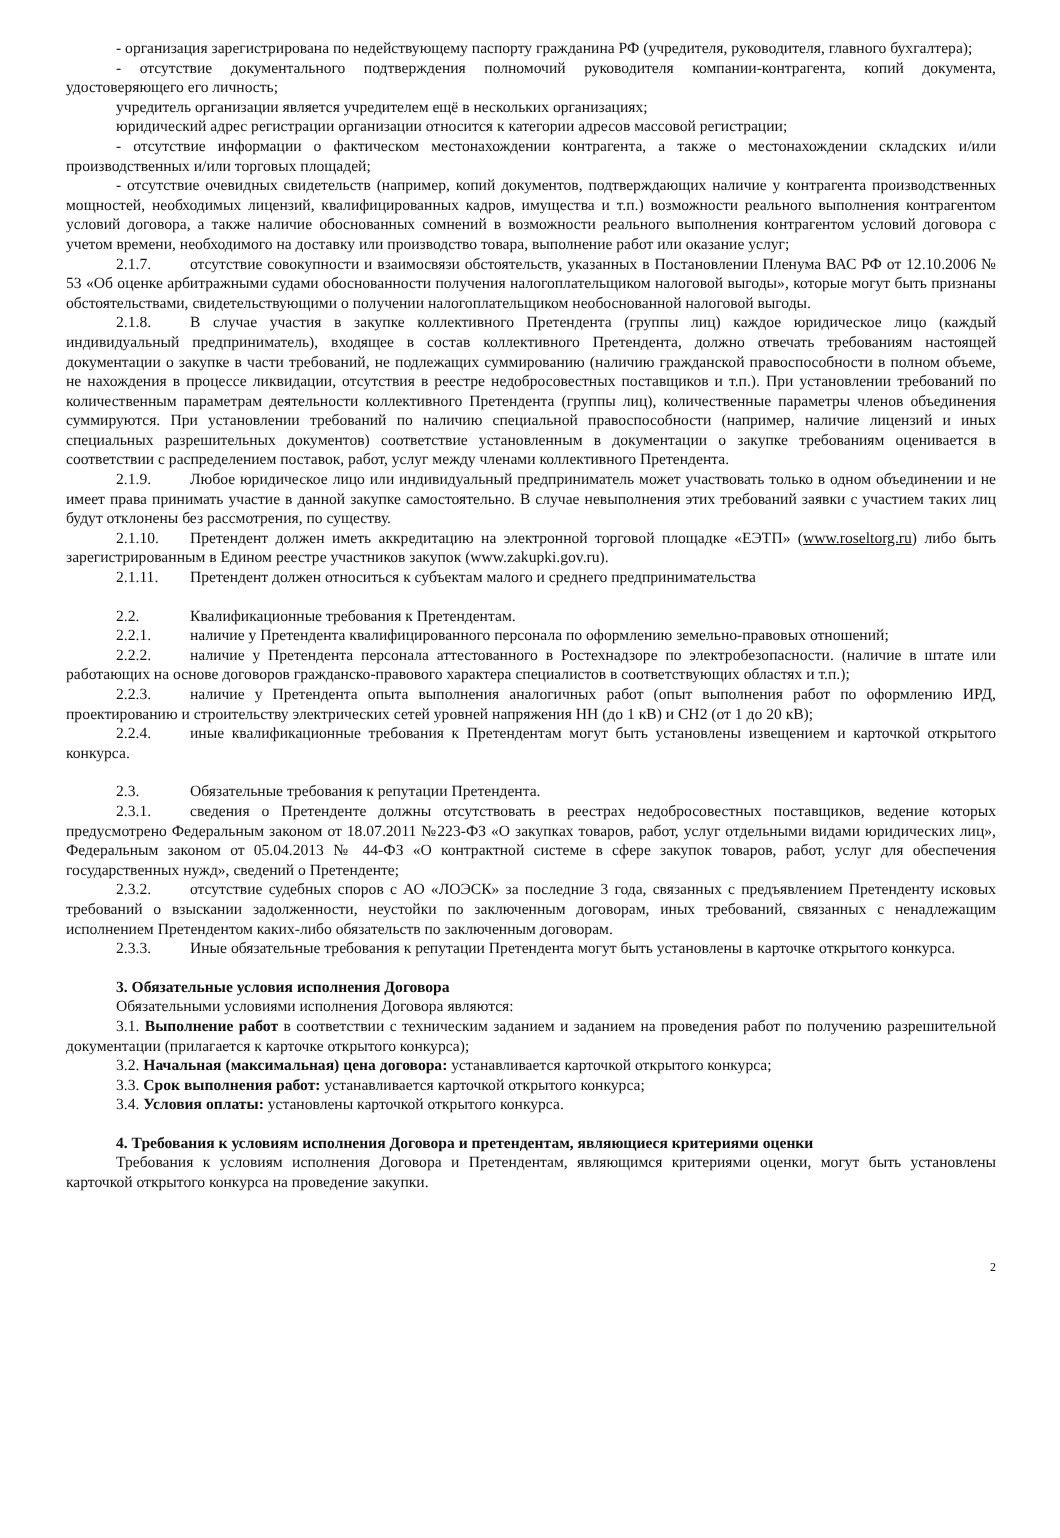- организация зарегистрирована по недействующему паспорту гражданина РФ (учредителя, руководителя, главного бухгалтера);
- отсутствие документального подтверждения полномочий руководителя компании-контрагента, копий документа, удостоверяющего его личность;
учредитель организации является учредителем ещё в нескольких организациях;
юридический адрес регистрации организации относится к категории адресов массовой регистрации;
- отсутствие информации о фактическом местонахождении контрагента, а также о местонахождении складских и/или производственных и/или торговых площадей;
- отсутствие очевидных свидетельств (например, копий документов, подтверждающих наличие у контрагента производственных мощностей, необходимых лицензий, квалифицированных кадров, имущества и т.п.) возможности реального выполнения контрагентом условий договора, а также наличие обоснованных сомнений в возможности реального выполнения контрагентом условий договора с учетом времени, необходимого на доставку или производство товара, выполнение работ или оказание услуг;
2.1.7. отсутствие совокупности и взаимосвязи обстоятельств, указанных в Постановлении Пленума ВАС РФ от 12.10.2006 № 53 «Об оценке арбитражными судами обоснованности получения налогоплательщиком налоговой выгоды», которые могут быть признаны обстоятельствами, свидетельствующими о получении налогоплательщиком необоснованной налоговой выгоды.
2.1.8. В случае участия в закупке коллективного Претендента (группы лиц) каждое юридическое лицо (каждый индивидуальный предприниматель), входящее в состав коллективного Претендента, должно отвечать требованиям настоящей документации о закупке в части требований, не подлежащих суммированию (наличию гражданской правоспособности в полном объеме, не нахождения в процессе ликвидации, отсутствия в реестре недобросовестных поставщиков и т.п.). При установлении требований по количественным параметрам деятельности коллективного Претендента (группы лиц), количественные параметры членов объединения суммируются. При установлении требований по наличию специальной правоспособности (например, наличие лицензий и иных специальных разрешительных документов) соответствие установленным в документации о закупке требованиям оценивается в соответствии с распределением поставок, работ, услуг между членами коллективного Претендента.
2.1.9. Любое юридическое лицо или индивидуальный предприниматель может участвовать только в одном объединении и не имеет права принимать участие в данной закупке самостоятельно. В случае невыполнения этих требований заявки с участием таких лиц будут отклонены без рассмотрения, по существу.
2.1.10. Претендент должен иметь аккредитацию на электронной торговой площадке «ЕЭТП» (www.roseltorg.ru) либо быть зарегистрированным в Едином реестре участников закупок (www.zakupki.gov.ru).
2.1.11. Претендент должен относиться к субъектам малого и среднего предпринимательства
2.2. Квалификационные требования к Претендентам.
2.2.1. наличие у Претендента квалифицированного персонала по оформлению земельно-правовых отношений;
2.2.2. наличие у Претендента персонала аттестованного в Ростехнадзоре по электробезопасности. (наличие в штате или работающих на основе договоров гражданско-правового характера специалистов в соответствующих областях и т.п.);
2.2.3. наличие у Претендента опыта выполнения аналогичных работ (опыт выполнения работ по оформлению ИРД, проектированию и строительству электрических сетей уровней напряжения НН (до 1 кВ) и СН2 (от 1 до 20 кВ);
2.2.4. иные квалификационные требования к Претендентам могут быть установлены извещением и карточкой открытого конкурса.
2.3. Обязательные требования к репутации Претендента.
2.3.1. сведения о Претенденте должны отсутствовать в реестрах недобросовестных поставщиков, ведение которых предусмотрено Федеральным законом от 18.07.2011 №223-ФЗ «О закупках товаров, работ, услуг отдельными видами юридических лиц», Федеральным законом от 05.04.2013 № 44-ФЗ «О контрактной системе в сфере закупок товаров, работ, услуг для обеспечения государственных нужд», сведений о Претенденте;
2.3.2. отсутствие судебных споров с АО «ЛОЭСК» за последние 3 года, связанных с предъявлением Претенденту исковых требований о взыскании задолженности, неустойки по заключенным договорам, иных требований, связанных с ненадлежащим исполнением Претендентом каких-либо обязательств по заключенным договорам.
2.3.3. Иные обязательные требования к репутации Претендента могут быть установлены в карточке открытого конкурса.
3. Обязательные условия исполнения Договора
Обязательными условиями исполнения Договора являются:
3.1. Выполнение работ в соответствии с техническим заданием и заданием на проведения работ по получению разрешительной документации (прилагается к карточке открытого конкурса);
3.2. Начальная (максимальная) цена договора: устанавливается карточкой открытого конкурса;
3.3. Срок выполнения работ: устанавливается карточкой открытого конкурса;
3.4. Условия оплаты: установлены карточкой открытого конкурса.
4. Требования к условиям исполнения Договора и претендентам, являющиеся критериями оценки
Требования к условиям исполнения Договора и Претендентам, являющимся критериями оценки, могут быть установлены карточкой открытого конкурса на проведение закупки.
2